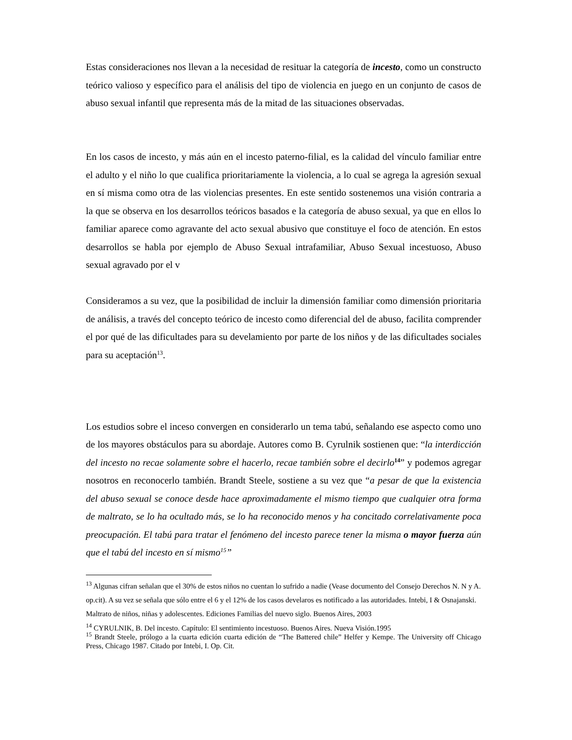Estas consideraciones nos llevan a la necesidad de resituar la categoría de incesto, como un constructo teórico valioso y específico para el análisis del tipo de violencia en juego en un conjunto de casos de abuso sexual infantil que representa más de la mitad de las situaciones observadas.
En los casos de incesto, y más aún en el incesto paterno-filial, es la calidad del vínculo familiar entre el adulto y el niño lo que cualifica prioritariamente la violencia, a lo cual se agrega la agresión sexual en sí misma como otra de las violencias presentes. En este sentido sostenemos una visión contraria a la que se observa en los desarrollos teóricos basados e la categoría de abuso sexual, ya que en ellos lo familiar aparece como agravante del acto sexual abusivo que constituye el foco de atención. En estos desarrollos se habla por ejemplo de Abuso Sexual intrafamiliar, Abuso Sexual incestuoso, Abuso sexual agravado por el v
Consideramos a su vez, que la posibilidad de incluir la dimensión familiar como dimensión prioritaria de análisis, a través del concepto teórico de incesto como diferencial del de abuso, facilita comprender el por qué de las dificultades para su develamiento por parte de los niños y de las dificultades sociales para su aceptación<sup>13</sup>.
Los estudios sobre el inceso convergen en considerarlo un tema tabú, señalando ese aspecto como uno de los mayores obstáculos para su abordaje. Autores como B. Cyrulnik sostienen que: “la interdicción del incesto no recae solamente sobre el hacerlo, recae también sobre el decirlo<sup>14</sup>” y podemos agregar nosotros en reconocerlo también. Brandt Steele, sostiene a su vez que “a pesar de que la existencia del abuso sexual se conoce desde hace aproximadamente el mismo tiempo que cualquier otra forma de maltrato, se lo ha ocultado más, se lo ha reconocido menos y ha concitado correlativamente poca preocupación. El tabú para tratar el fenómeno del incesto parece tener la misma o mayor fuerza aún que el tabú del incesto en sí mismo<sup>15</sup>”
<sup>13</sup> Algunas cifran señalan que el 30% de estos niños no cuentan lo sufrido a nadie (Vease documento del Consejo Derechos N. N y A. op.cit). A su vez se señala que sólo entre el 6 y el 12% de los casos develaros es notificado a las autoridades. Intebi, I & Osnajanski. Maltrato de niños, niñas y adolescentes. Ediciones Familias del nuevo siglo. Buenos Aires, 2003
<sup>14</sup> CYRULNIK, B. Del incesto. Capítulo: El sentimiento incestuoso. Buenos Aires. Nueva Visión.1995
<sup>15</sup> Brandt Steele, prólogo a la cuarta edición cuarta edición de “The Battered chile” Helfer y Kempe. The University off Chicago Press, Chicago 1987. Citado por Intebi, I. Op. Cit.